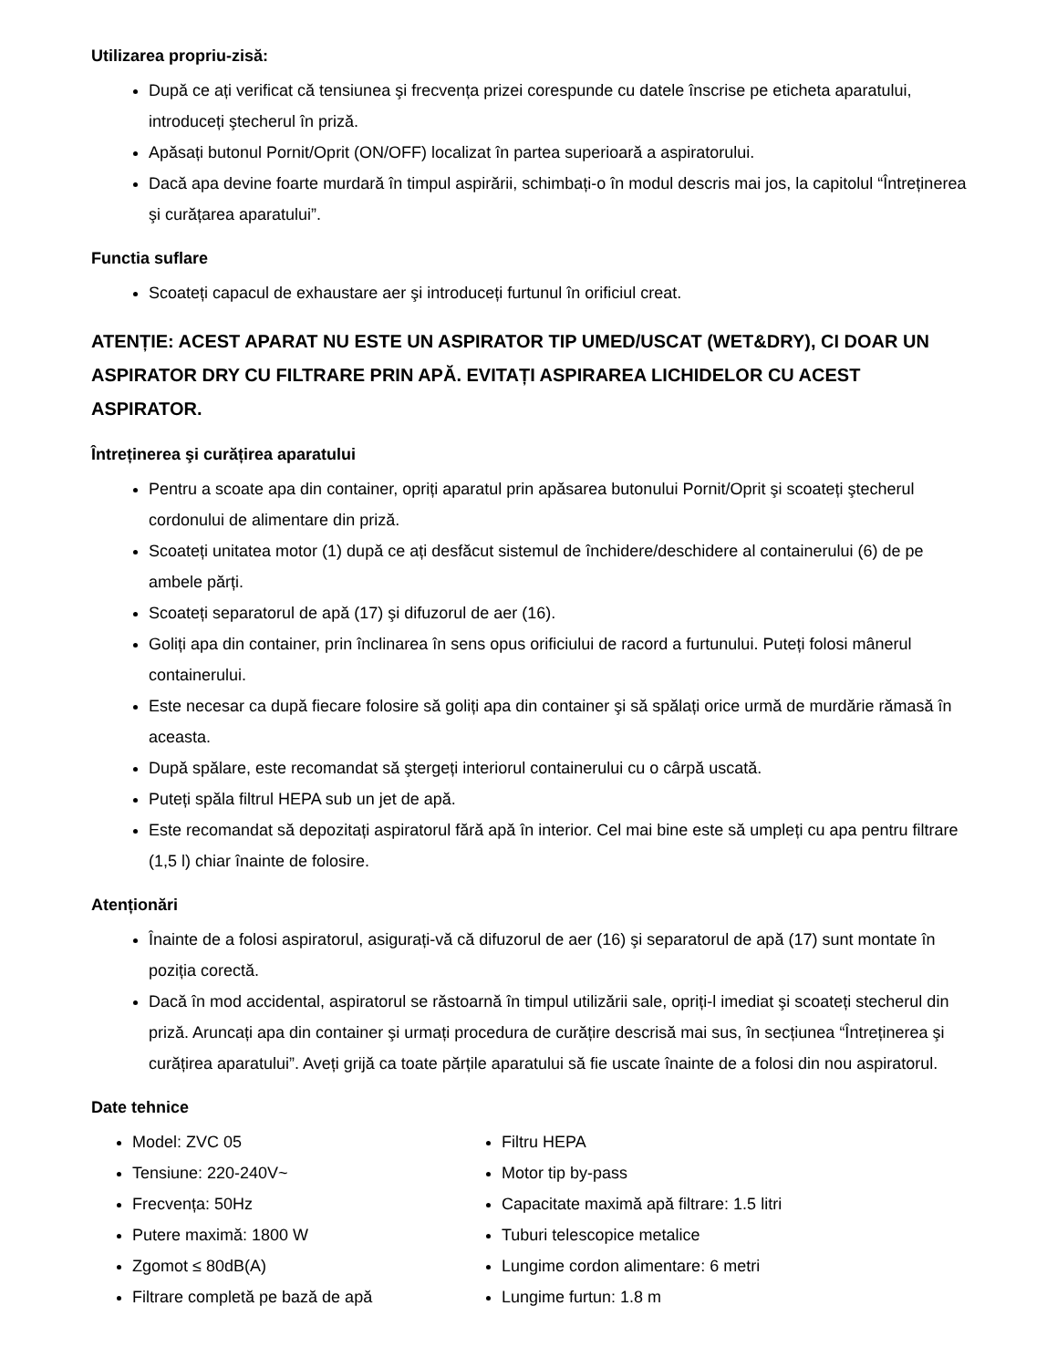Utilizarea propriu-zisă:
După ce ați verificat că tensiunea şi frecvența prizei corespunde cu datele înscrise pe eticheta aparatului, introduceți ştecherul în priză.
Apăsați butonul Pornit/Oprit (ON/OFF) localizat în partea superioară a aspiratorului.
Dacă apa devine foarte murdară în timpul aspirării, schimbați-o în modul descris mai jos, la capitolul “Întreținerea şi curățarea aparatului”.
Functia suflare
Scoateți capacul de exhaustare aer şi introduceți furtunul în orificiul creat.
ATENȚIE: ACEST APARAT NU ESTE UN ASPIRATOR TIP UMED/USCAT (WET&DRY), CI DOAR UN ASPIRATOR DRY CU FILTRARE PRIN APĂ. EVITAȚI ASPIRAREA LICHIDELOR CU ACEST ASPIRATOR.
Întreținerea şi curățirea aparatului
Pentru a scoate apa din container, opriți aparatul prin apăsarea butonului Pornit/Oprit şi scoateți ştecherul cordonului de alimentare din priză.
Scoateți unitatea motor (1) după ce ați desfăcut sistemul de închidere/deschidere al containerului (6) de pe ambele părți.
Scoateți separatorul de apă (17) şi difuzorul de aer (16).
Goliți apa din container, prin înclinarea în sens opus orificiului de racord a furtunului. Puteți folosi mânerul containerului.
Este necesar ca după fiecare folosire să goliți apa din container şi să spălați orice urmă de murdărie rămasă în aceasta.
După spălare, este recomandat să ştergeți interiorul containerului cu o cârpă uscată.
Puteți spăla filtrul HEPA sub un jet de apă.
Este recomandat să depozitați aspiratorul fără apă în interior. Cel mai bine este să umpleți cu apa pentru filtrare (1,5 l) chiar înainte de folosire.
Atenționări
Înainte de a folosi aspiratorul, asigurați-vă că difuzorul de aer (16) şi separatorul de apă (17) sunt montate în poziția corectă.
Dacă în mod accidental, aspiratorul se răstoarnă în timpul utilizării sale, opriți-l imediat şi scoateți stecherul din priză. Aruncați apa din container şi urmați procedura de curățire descrisă mai sus, în secțiunea “Întreținerea şi curățirea aparatului”. Aveți grijă ca toate părțile aparatului să fie uscate înainte de a folosi din nou aspiratorul.
Date tehnice
Model: ZVC 05
Tensiune: 220-240V~
Frecvența: 50Hz
Putere maximă: 1800 W
Zgomot ≤ 80dB(A)
Filtrare completă pe bază de apă
Filtru HEPA
Motor tip by-pass
Capacitate maximă apă filtrare: 1.5 litri
Tuburi telescopice metalice
Lungime cordon alimentare: 6 metri
Lungime furtun: 1.8 m